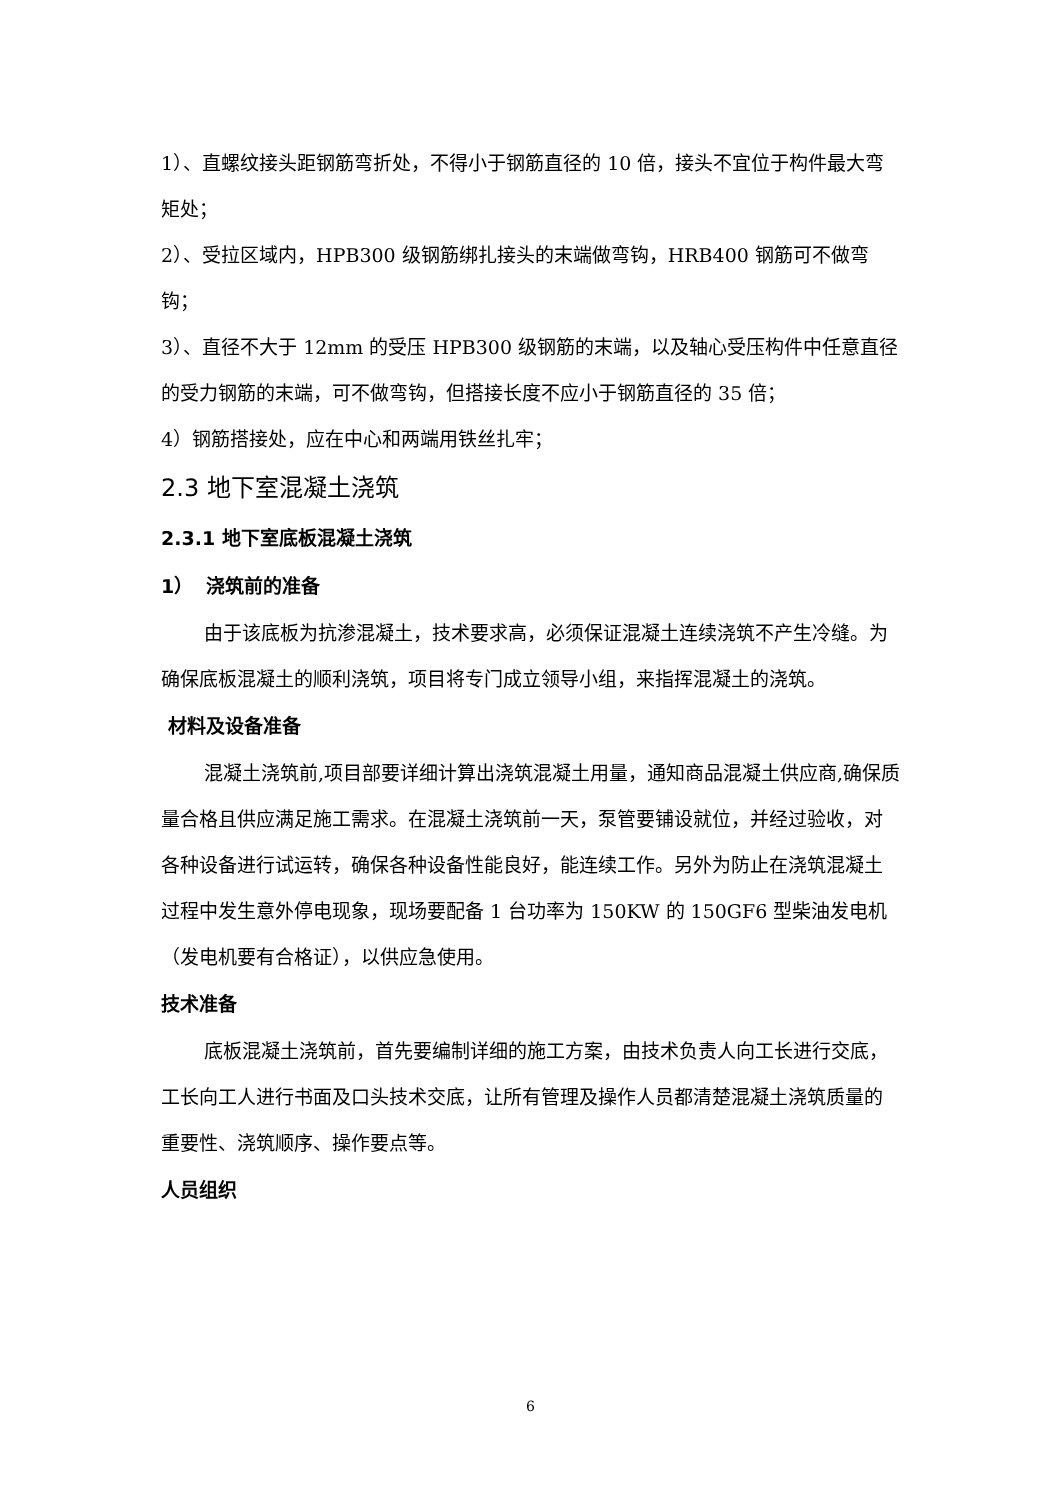1）、直螺纹接头距钢筋弯折处，不得小于钢筋直径的 10 倍，接头不宜位于构件最大弯矩处；
2）、受拉区域内，HPB300 级钢筋绑扎接头的末端做弯钩，HRB400 钢筋可不做弯钩；
3）、直径不大于 12mm 的受压 HPB300 级钢筋的末端，以及轴心受压构件中任意直径的受力钢筋的末端，可不做弯钩，但搭接长度不应小于钢筋直径的 35 倍；
4）钢筋搭接处，应在中心和两端用铁丝扎牢；
2.3 地下室混凝土浇筑
2.3.1 地下室底板混凝土浇筑
1） 浇筑前的准备
由于该底板为抗渗混凝土，技术要求高，必须保证混凝土连续浇筑不产生冷缝。为确保底板混凝土的顺利浇筑，项目将专门成立领导小组，来指挥混凝土的浇筑。
材料及设备准备
混凝土浇筑前,项目部要详细计算出浇筑混凝土用量，通知商品混凝土供应商,确保质量合格且供应满足施工需求。在混凝土浇筑前一天，泵管要铺设就位，并经过验收，对各种设备进行试运转，确保各种设备性能良好，能连续工作。另外为防止在浇筑混凝土过程中发生意外停电现象，现场要配备 1 台功率为 150KW 的 150GF6 型柴油发电机（发电机要有合格证），以供应急使用。
技术准备
底板混凝土浇筑前，首先要编制详细的施工方案，由技术负责人向工长进行交底，工长向工人进行书面及口头技术交底，让所有管理及操作人员都清楚混凝土浇筑质量的重要性、浇筑顺序、操作要点等。
人员组织
6